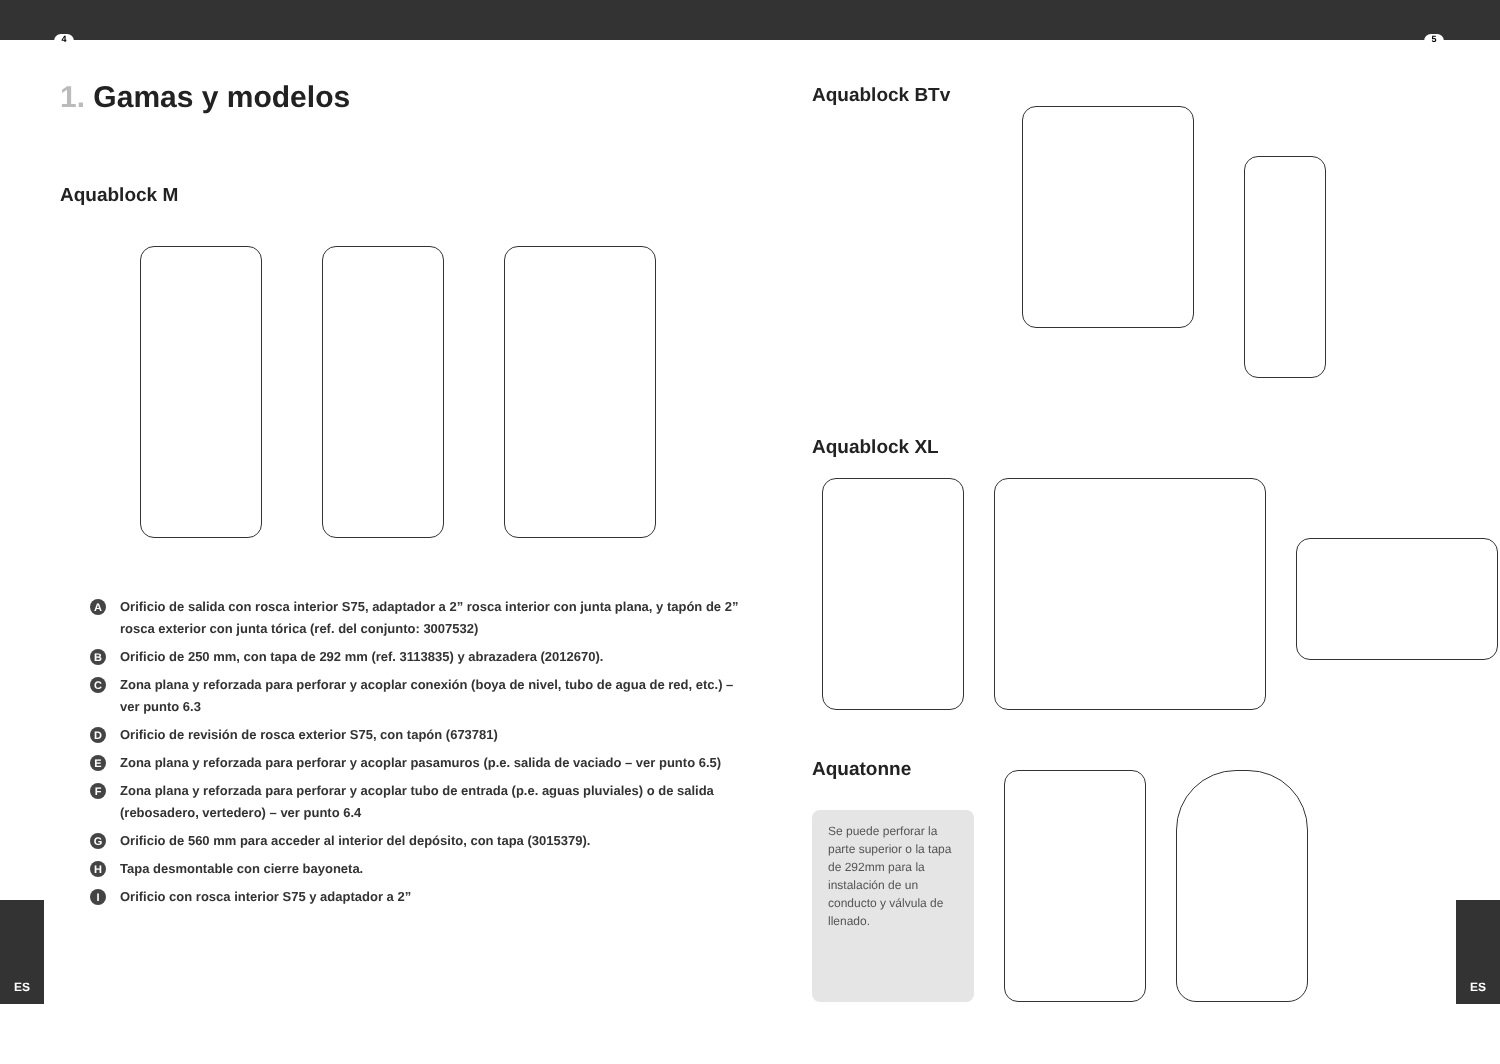4 5
ES ES
1. Gamas y modelos
Aquablock M
A Orificio de salida con rosca interior S75, adaptador a 2” rosca interior con junta plana, y tapón de 2” rosca exterior con junta tórica (ref. del conjunto: 3007532)
B Orificio de 250 mm, con tapa de 292 mm (ref. 3113835) y abrazadera (2012670).
C Zona plana y reforzada para perforar y acoplar conexión (boya de nivel, tubo de agua de red, etc.) – ver punto 6.3
D Orificio de revisión de rosca exterior S75, con tapón (673781)
E Zona plana y reforzada para perforar y acoplar pasamuros (p.e. salida de vaciado – ver punto 6.5)
F Zona plana y reforzada para perforar y acoplar tubo de entrada (p.e. aguas pluviales) o de salida (rebosadero, vertedero) – ver punto 6.4
G Orificio de 560 mm para acceder al interior del depósito, con tapa (3015379).
H Tapa desmontable con cierre bayoneta.
I Orificio con rosca interior S75 y adaptador a 2”
Aquablock BTv
Aquablock XL
Aquatonne
Se puede perforar la parte superior o la tapa de 292mm para la instalación de un conducto y válvula de llenado.